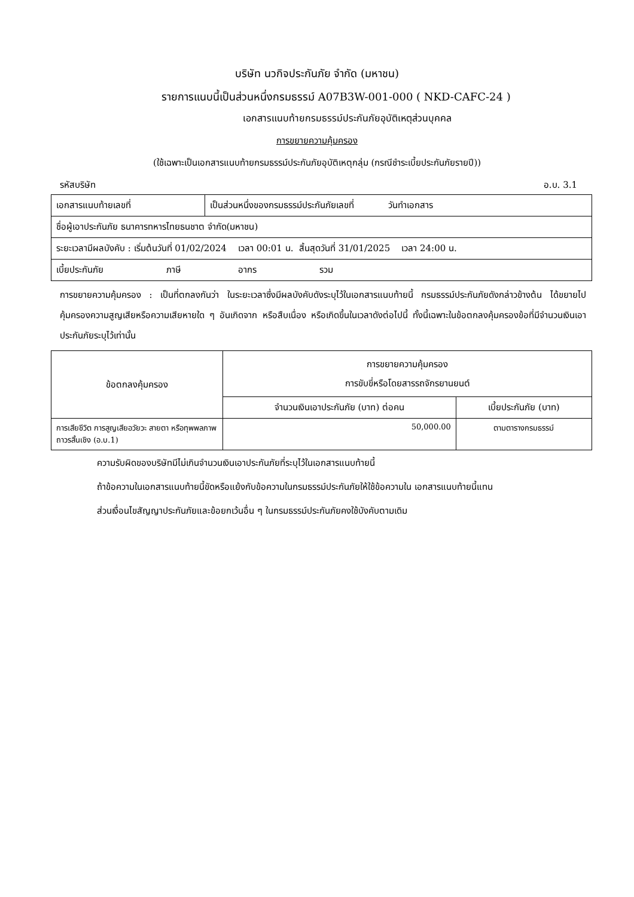บริษัท นวกิจประกันภัย จำกัด (มหาชน)
รายการแนบนี้เป็นส่วนหนึ่งกรมธรรม์ A07B3W-001-000 ( NKD-CAFC-24 )
เอกสารแนบท้ายกรมธรรม์ประกันภัยอุบัติเหตุส่วนบุคคล
การขยายความคุ้มครอง
(ใช้เฉพาะเป็นเอกสารแนบท้ายกรมธรรม์ประกันภัยอุบัติเหตุกลุ่ม (กรณีชำระเบี้ยประกันภัยรายปี))
รหัสบริษัท อ.บ. 3.1
| เอกสารแนบท้ายเลขที่ | เป็นส่วนหนึ่งของกรมธรรม์ประกันภัยเลขที่ วันทำเอกสาร |
| ชื่อผู้เอาประกันภัย ธนาคารทหารไทยธนชาต จำกัด(มหาชน) | |
| ระยะเวลามีผลบังคับ : เริ่มต้นวันที่ 01/02/2024 เวลา 00:01 น. สิ้นสุดวันที่ 31/01/2025 เวลา 24:00 น. | |
| เบี้ยประกันภัย ภาษี อากร รวม | |
การขยายความคุ้มครอง : เป็นที่ตกลงกันว่า ในระยะเวลาซึ่งมีผลบังคับดังระบุไว้ในเอกสารแนบท้ายนี้ กรมธรรม์ประกันภัยดังกล่าวข้างต้น ได้ขยายไปคุ้มครองความสูญเสียหรือความเสียหายใด ๆ อันเกิดจาก หรือสืบเนื่อง หรือเกิดขึ้นในเวลาดังต่อไปนี้ ทั้งนี้เฉพาะในข้อตกลงคุ้มครองข้อที่มีจำนวนเงินเอาประกันภัยระบุไว้เท่านั้น
| ข้อตกลงคุ้มครอง | การขยายความคุ้มครอง การขับขี่หรือโดยสารรถจักรยานยนต์ | |
| --- | --- | --- |
| | จำนวนเงินเอาประกันภัย (บาท) ต่อคน | เบี้ยประกันภัย (บาท) |
| การเสียชีวิต การสูญเสียอวัยวะ สายตา หรือทุพพลภาพถาวรสิ้นเชิง (อ.บ.1) | 50,000.00 | ตามตารางกรมธรรม์ |
ความรับผิดของบริษัทมีไม่เกินจำนวนเงินเอาประกันภัยที่ระบุไว้ในเอกสารแนบท้ายนี้
ถ้าข้อความในเอกสารแนบท้ายนี้ขัดหรือแย้งกับข้อความในกรมธรรม์ประกันภัยให้ใช้ข้อความใน เอกสารแนบท้ายนี้แทน
ส่วนเงื่อนไขสัญญาประกันภัยและข้อยกเว้นอื่น ๆ ในกรมธรรม์ประกันภัยคงใช้บังคับตามเดิม